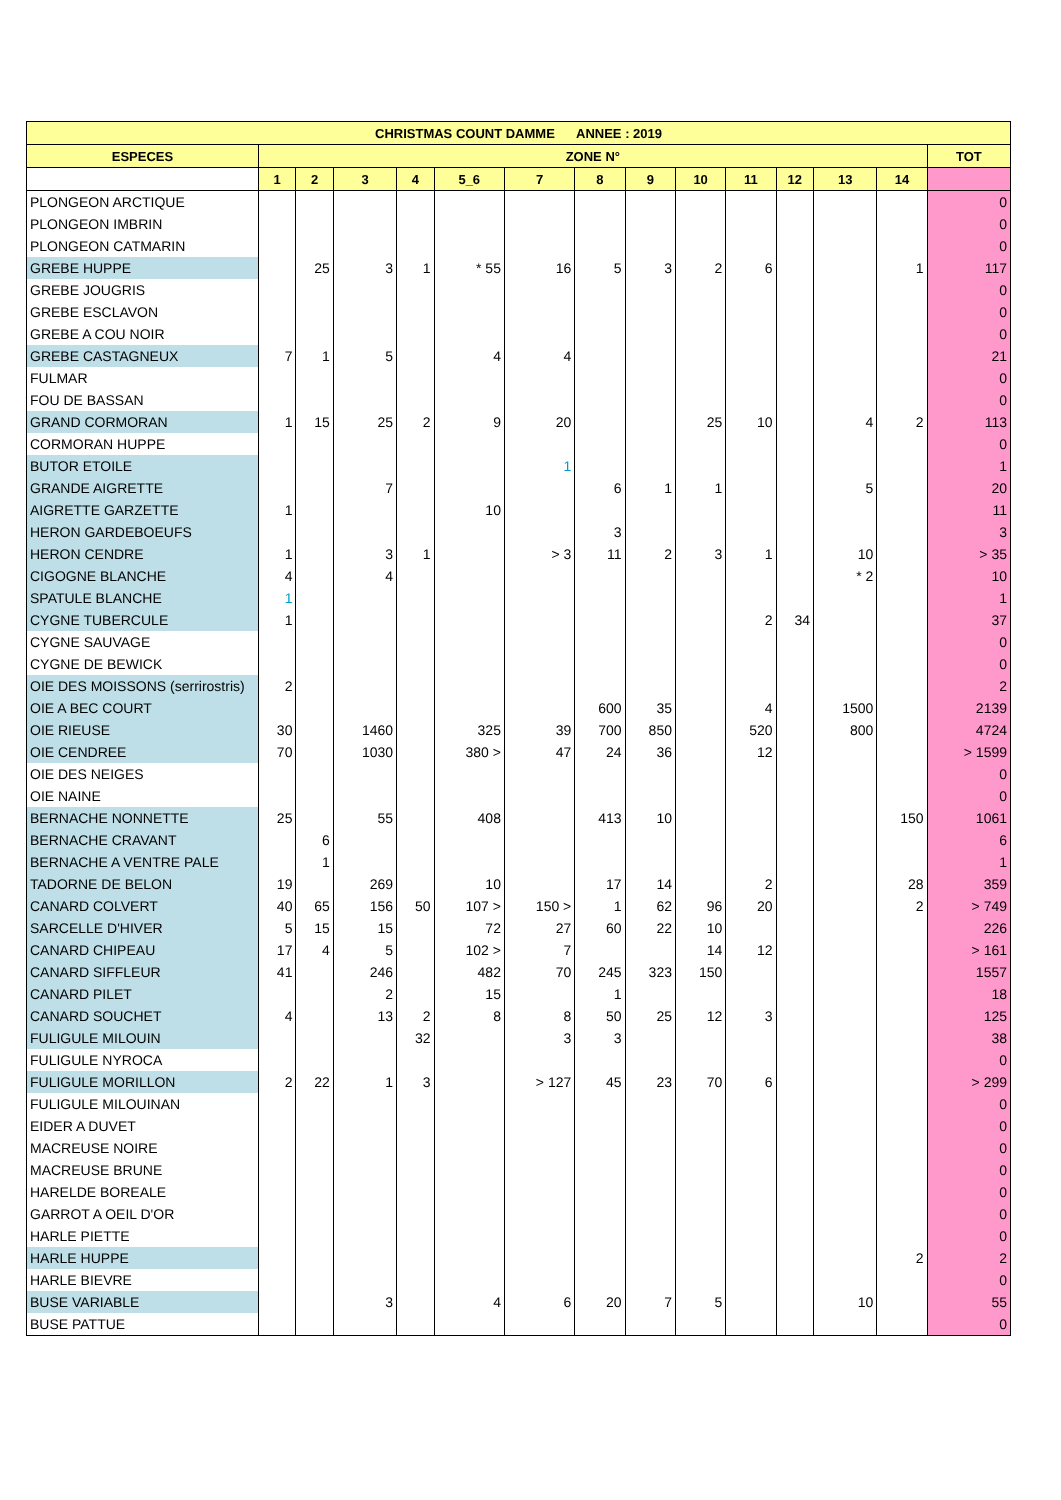| CHRISTMAS COUNT DAMME ANNEE : 2019 | | | | | | | | | | | | | | |
| --- | --- | --- | --- | --- | --- | --- | --- | --- | --- | --- | --- | --- | --- | --- |
| ESPECES | ZONE N° | | | | | | | | | | | | | TOT |
| | 1 | 2 | 3 | 4 | 5_6 | 7 | 8 | 9 | 10 | 11 | 12 | 13 | 14 | |
| PLONGEON ARCTIQUE | | | | | | | | | | | | | | 0 |
| PLONGEON IMBRIN | | | | | | | | | | | | | | 0 |
| PLONGEON CATMARIN | | | | | | | | | | | | | | 0 |
| GREBE HUPPE | | 25 | 3 | 1 | * 55 | 16 | 5 | 3 | 2 | 6 | | | 1 | 117 |
| GREBE JOUGRIS | | | | | | | | | | | | | | 0 |
| GREBE ESCLAVON | | | | | | | | | | | | | | 0 |
| GREBE A COU NOIR | | | | | | | | | | | | | | 0 |
| GREBE CASTAGNEUX | 7 | 1 | 5 | | 4 | 4 | | | | | | | | 21 |
| FULMAR | | | | | | | | | | | | | | 0 |
| FOU DE BASSAN | | | | | | | | | | | | | | 0 |
| GRAND CORMORAN | 1 | 15 | 25 | 2 | 9 | 20 | | | 25 | 10 | | 4 | 2 | 113 |
| CORMORAN HUPPE | | | | | | | | | | | | | | 0 |
| BUTOR ETOILE | | | | | | 1 | | | | | | | | 1 |
| GRANDE AIGRETTE | | | 7 | | | | 6 | 1 | 1 | | | 5 | | 20 |
| AIGRETTE GARZETTE | 1 | | | | 10 | | | | | | | | | 11 |
| HERON GARDEBOEUFS | | | | | | | 3 | | | | | | | 3 |
| HERON CENDRE | 1 | | 3 | 1 | | > 3 | 11 | 2 | 3 | 1 | | 10 | | > 35 |
| CIGOGNE BLANCHE | 4 | | 4 | | | | | | | | | * 2 | | 10 |
| SPATULE BLANCHE | 1 | | | | | | | | | | | | | 1 |
| CYGNE TUBERCULE | 1 | | | | | | | | | 2 | 34 | | | 37 |
| CYGNE SAUVAGE | | | | | | | | | | | | | | 0 |
| CYGNE DE BEWICK | | | | | | | | | | | | | | 0 |
| OIE DES MOISSONS (serrirostris) | 2 | | | | | | | | | | | | | 2 |
| OIE A BEC COURT | | | | | | | 600 | 35 | | 4 | | 1500 | | 2139 |
| OIE RIEUSE | 30 | | 1460 | | 325 | 39 | 700 | 850 | | 520 | | 800 | | 4724 |
| OIE CENDREE | 70 | | 1030 | | 380 > | 47 | 24 | 36 | | 12 | | | | > 1599 |
| OIE DES NEIGES | | | | | | | | | | | | | | 0 |
| OIE NAINE | | | | | | | | | | | | | | 0 |
| BERNACHE NONNETTE | 25 | | 55 | | 408 | | 413 | 10 | | | | | 150 | 1061 |
| BERNACHE CRAVANT | | 6 | | | | | | | | | | | | 6 |
| BERNACHE A VENTRE PALE | | 1 | | | | | | | | | | | | 1 |
| TADORNE DE BELON | 19 | | 269 | | 10 | | 17 | 14 | | 2 | | | 28 | 359 |
| CANARD COLVERT | 40 | 65 | 156 | 50 | 107 > | 150 > | 1 | 62 | 96 | 20 | | | 2 | > 749 |
| SARCELLE D'HIVER | 5 | 15 | 15 | | 72 | 27 | 60 | 22 | 10 | | | | | 226 |
| CANARD CHIPEAU | 17 | 4 | 5 | | 102 > | 7 | | | 14 | 12 | | | | > 161 |
| CANARD SIFFLEUR | 41 | | 246 | | 482 | 70 | 245 | 323 | 150 | | | | | 1557 |
| CANARD PILET | | | 2 | | 15 | | 1 | | | | | | | 18 |
| CANARD SOUCHET | 4 | | 13 | 2 | 8 | 8 | 50 | 25 | 12 | 3 | | | | 125 |
| FULIGULE MILOUIN | | | | 32 | | 3 | 3 | | | | | | | 38 |
| FULIGULE NYROCA | | | | | | | | | | | | | | 0 |
| FULIGULE MORILLON | 2 | 22 | 1 | 3 | | > 127 | 45 | 23 | 70 | 6 | | | | > 299 |
| FULIGULE MILOUINAN | | | | | | | | | | | | | | 0 |
| EIDER A DUVET | | | | | | | | | | | | | | 0 |
| MACREUSE NOIRE | | | | | | | | | | | | | | 0 |
| MACREUSE BRUNE | | | | | | | | | | | | | | 0 |
| HARELDE BOREALE | | | | | | | | | | | | | | 0 |
| GARROT A OEIL D'OR | | | | | | | | | | | | | | 0 |
| HARLE PIETTE | | | | | | | | | | | | | | 0 |
| HARLE HUPPE | | | | | | | | | | | | | 2 | 2 |
| HARLE BIEVRE | | | | | | | | | | | | | | 0 |
| BUSE VARIABLE | | | 3 | | 4 | 6 | 20 | 7 | 5 | | | 10 | | 55 |
| BUSE PATTUE | | | | | | | | | | | | | | 0 |